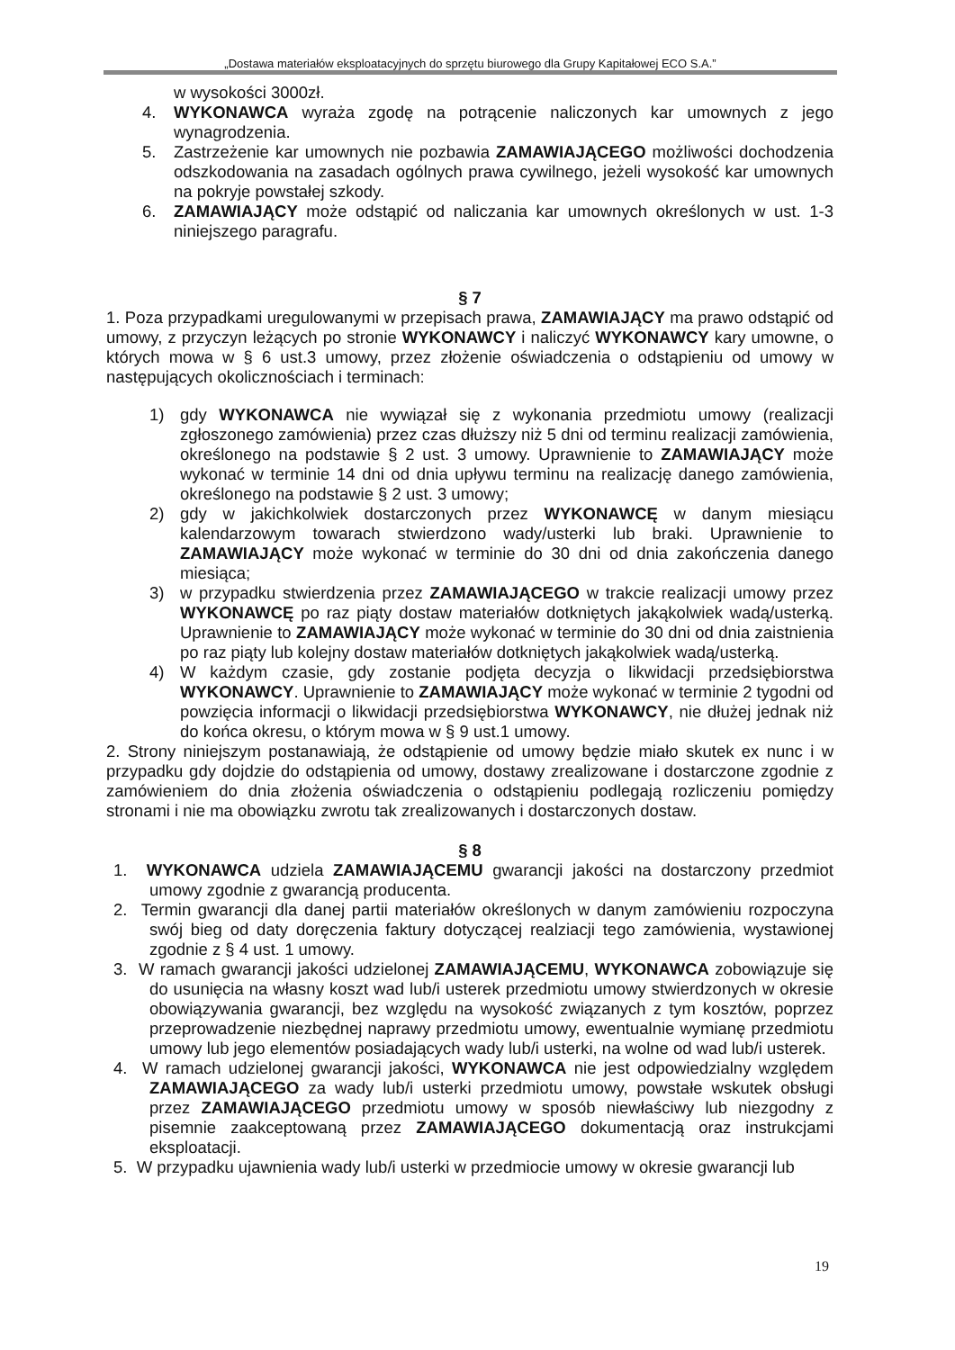„Dostawa materiałów eksploatacyjnych do sprzętu biurowego dla Grupy Kapitałowej ECO S.A.”
w wysokości 3000zł.
4. WYKONAWCA wyraża zgodę na potrącenie naliczonych kar umownych z jego wynagrodzenia.
5. Zastrzeżenie kar umownych nie pozbawia ZAMAWIAJĄCEGO możliwości dochodzenia odszkodowania na zasadach ogólnych prawa cywilnego, jeżeli wysokość kar umownych na pokryje powstałej szkody.
6. ZAMAWIAJĄCY może odstąpić od naliczania kar umownych określonych w ust. 1-3 niniejszego paragrafu.
§ 7
1. Poza przypadkami uregulowanymi w przepisach prawa, ZAMAWIAJĄCY ma prawo odstąpić od umowy, z przyczyn leżących po stronie WYKONAWCY i naliczyć WYKONAWCY kary umowne, o których mowa w § 6 ust.3 umowy, przez złożenie oświadczenia o odstąpieniu od umowy w następujących okolicznościach i terminach:
1) gdy WYKONAWCA nie wywiązał się z wykonania przedmiotu umowy (realizacji zgłoszonego zamówienia) przez czas dłuższy niż 5 dni od terminu realizacji zamówienia, określonego na podstawie § 2 ust. 3 umowy. Uprawnienie to ZAMAWIAJĄCY może wykonać w terminie 14 dni od dnia upływu terminu na realizację danego zamówienia, określonego na podstawie § 2 ust. 3 umowy;
2) gdy w jakichkolwiek dostarczonych przez WYKONAWCĘ w danym miesiącu kalendarzowym towarach stwierdzono wady/usterki lub braki. Uprawnienie to ZAMAWIAJĄCY może wykonać w terminie do 30 dni od dnia zakończenia danego miesiąca;
3) w przypadku stwierdzenia przez ZAMAWIAJĄCEGO w trakcie realizacji umowy przez WYKONAWCĘ po raz piąty dostaw materiałów dotkniętych jakąkolwiek wadą/usterką. Uprawnienie to ZAMAWIAJĄCY może wykonać w terminie do 30 dni od dnia zaistnienia po raz piąty lub kolejny dostaw materiałów dotkniętych jakąkolwiek wadą/usterką.
4) W każdym czasie, gdy zostanie podjęta decyzja o likwidacji przedsiębiorstwa WYKONAWCY. Uprawnienie to ZAMAWIAJĄCY może wykonać w terminie 2 tygodni od powzięcia informacji o likwidacji przedsiębiorstwa WYKONAWCY, nie dłużej jednak niż do końca okresu, o którym mowa w § 9 ust.1 umowy.
2. Strony niniejszym postanawiają, że odstąpienie od umowy będzie miało skutek ex nunc i w przypadku gdy dojdzie do odstąpienia od umowy, dostawy zrealizowane i dostarczone zgodnie z zamówieniem do dnia złożenia oświadczenia o odstąpieniu podlegają rozliczeniu pomiędzy stronami i nie ma obowiązku zwrotu tak zrealizowanych i dostarczonych dostaw.
§ 8
1. WYKONAWCA udziela ZAMAWIAJĄCEMU gwarancji jakości na dostarczony przedmiot umowy zgodnie z gwarancją producenta.
2. Termin gwarancji dla danej partii materiałów określonych w danym zamówieniu rozpoczyna swój bieg od daty doręczenia faktury dotyczącej realziacji tego zamówienia, wystawionej zgodnie z § 4 ust. 1 umowy.
3. W ramach gwarancji jakości udzielonej ZAMAWIAJĄCEMU, WYKONAWCA zobowiązuje się do usunięcia na własny koszt wad lub/i usterek przedmiotu umowy stwierdzonych w okresie obowiązywania gwarancji, bez względu na wysokość związanych z tym kosztów, poprzez przeprowadzenie niezbędnej naprawy przedmiotu umowy, ewentualnie wymianę przedmiotu umowy lub jego elementów posiadających wady lub/i usterki, na wolne od wad lub/i usterek.
4. W ramach udzielonej gwarancji jakości, WYKONAWCA nie jest odpowiedzialny względem ZAMAWIAJĄCEGO za wady lub/i usterki przedmiotu umowy, powstałe wskutek obsługi przez ZAMAWIAJĄCEGO przedmiotu umowy w sposób niewłaściwy lub niezgodny z pisemnie zaakceptowaną przez ZAMAWIAJĄCEGO dokumentacją oraz instrukcjami eksploatacji.
5. W przypadku ujawnienia wady lub/i usterki w przedmiocie umowy w okresie gwarancji lub
19